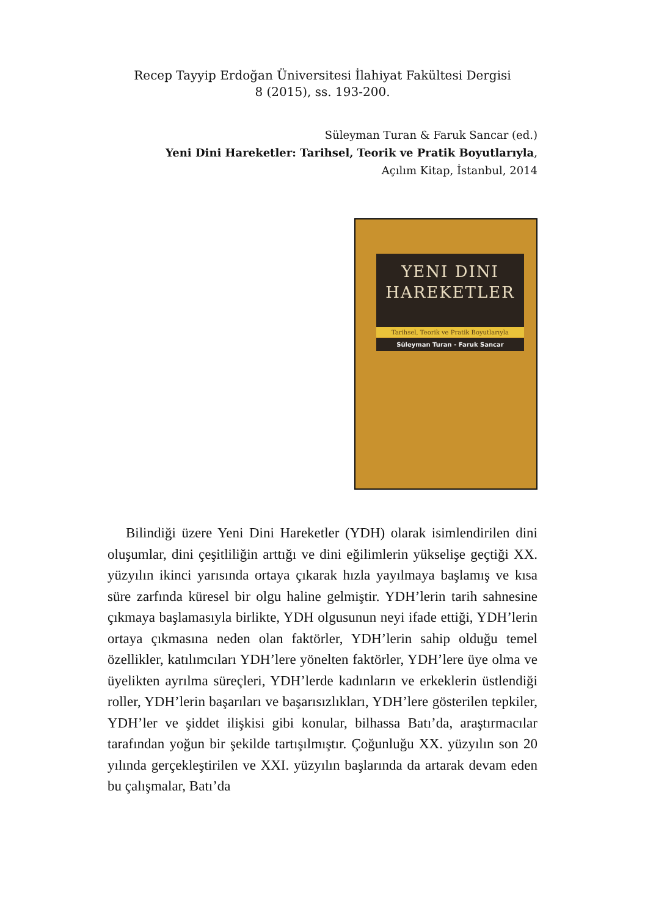Recep Tayyip Erdoğan Üniversitesi İlahiyat Fakültesi Dergisi
8 (2015), ss. 193-200.
Süleyman Turan & Faruk Sancar (ed.)
Yeni Dini Hareketler: Tarihsel, Teorik ve Pratik Boyutlarıyla,
Açılım Kitap, İstanbul, 2014
YENI DINI
HAREKETLER
Tarihsel, Teorik ve Pratik Boyutlarıyla
Süleyman Turan - Faruk Sancar
Bilindiği üzere Yeni Dini Hareketler (YDH) olarak isimlendirilen dini oluşumlar, dini çeşitliliğin arttığı ve dini eğilimlerin yükselişe geçtiği XX. yüzyılın ikinci yarısında ortaya çıkarak hızla yayılmaya başlamış ve kısa süre zarfında küresel bir olgu haline gelmiştir. YDH’lerin tarih sahnesine çıkmaya başlamasıyla birlikte, YDH olgusunun neyi ifade ettiği, YDH’lerin ortaya çıkmasına neden olan faktörler, YDH’lerin sahip olduğu temel özellikler, katılımcıları YDH’lere yönelten faktörler, YDH’lere üye olma ve üyelikten ayrılma süreçleri, YDH’lerde kadınların ve erkeklerin üstlendiği roller, YDH’lerin başarıları ve başarısızlıkları, YDH’lere gösterilen tepkiler, YDH’ler ve şiddet ilişkisi gibi konular, bilhassa Batı’da, araştırmacılar tarafından yoğun bir şekilde tartışılmıştır. Çoğunluğu XX. yüzyılın son 20 yılında gerçekleştirilen ve XXI. yüzyılın başlarında da artarak devam eden bu çalışmalar, Batı’da